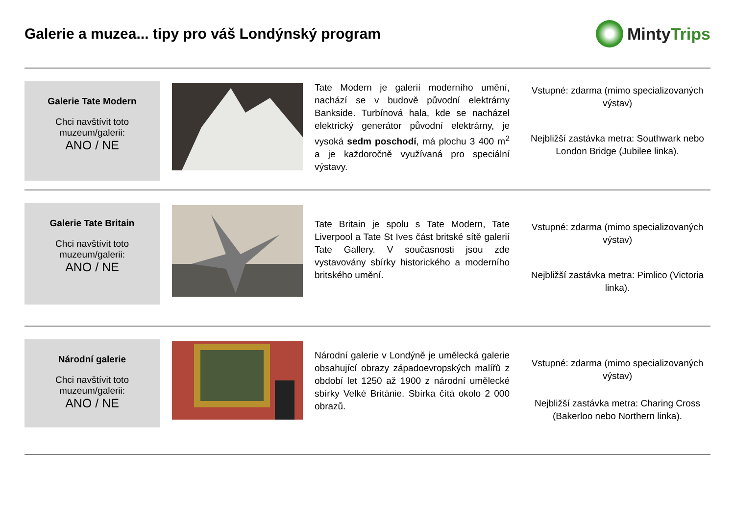Galerie a muzea... tipy pro váš Londýnský program
Minty Trips
Galerie Tate Modern
Chci navštívit toto muzeum/galerii:
ANO / NE
Tate Modern je galerií moderního umění, nachází se v budově původní elektrárny Bankside. Turbínová hala, kde se nacházel elektrický generátor původní elektrárny, je vysoká sedm poschodí, má plochu 3 400 m<sup>2</sup> a je každoročně využívaná pro speciální výstavy.
Vstupné: zdarma (mimo specializovaných výstav)
Nejbližší zastávka metra: Southwark nebo London Bridge (Jubilee linka).
Galerie Tate Britain
Chci navštívit toto muzeum/galerii:
ANO / NE
Tate Britain je spolu s Tate Modern, Tate Liverpool a Tate St Ives část britské sítě galerií Tate Gallery. V současnosti jsou zde vystavovány sbírky historického a moderního britského umění.
Vstupné: zdarma (mimo specializovaných výstav)
Nejbližší zastávka metra: Pimlico (Victoria linka).
Národní galerie
Chci navštívit toto muzeum/galerii:
ANO / NE
Národní galerie v Londýně je umělecká galerie obsahující obrazy západoevropských malířů z období let 1250 až 1900 z národní umělecké sbírky Velké Británie. Sbírka čítá okolo 2 000 obrazů.
Vstupné: zdarma (mimo specializovaných výstav)
Nejbližší zastávka metra: Charing Cross (Bakerloo nebo Northern linka).